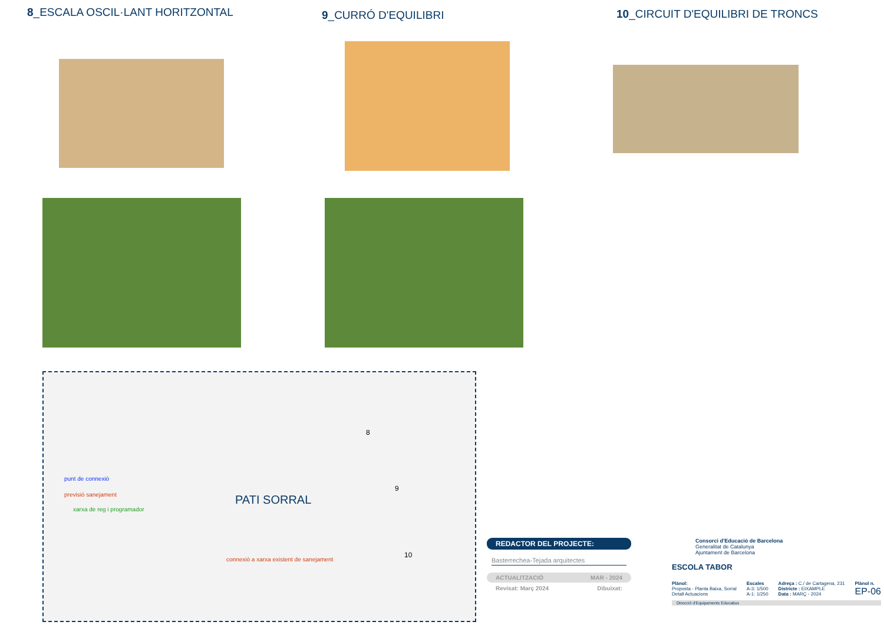8_ESCALA OSCIL·LANT HORITZONTAL
9_CURRÓ D'EQUILIBRI 10_CIRCUIT D'EQUILIBRI DE TRONCS
punt de connexió
previsió sanejament
xarxa de reg i programador
PATI SORRAL
connexió a xarxa existent de sanejament
8
9
10
REDACTOR DEL PROJECTE:
Basterrechea-Tejada arquitectes
ACTUALITZACIÓ MAR - 2024
Revisat: Març 2024 Dibuixat:
Consorci d'Educació de Barcelona
Generalitat de Catalunya
Ajuntament de Barcelona
ESCOLA TABOR
Plànol:
Proposta - Planta Baixa, Sorral
Detall Actuacions
Escales
A-3: 1/500
A-1: 1/250
Adreça : C./ de Cartagena, 231
Districte : EIXAMPLE
Data : MARÇ - 2024
Plànol n.
EP-06
Direcció d'Equipaments Educatius